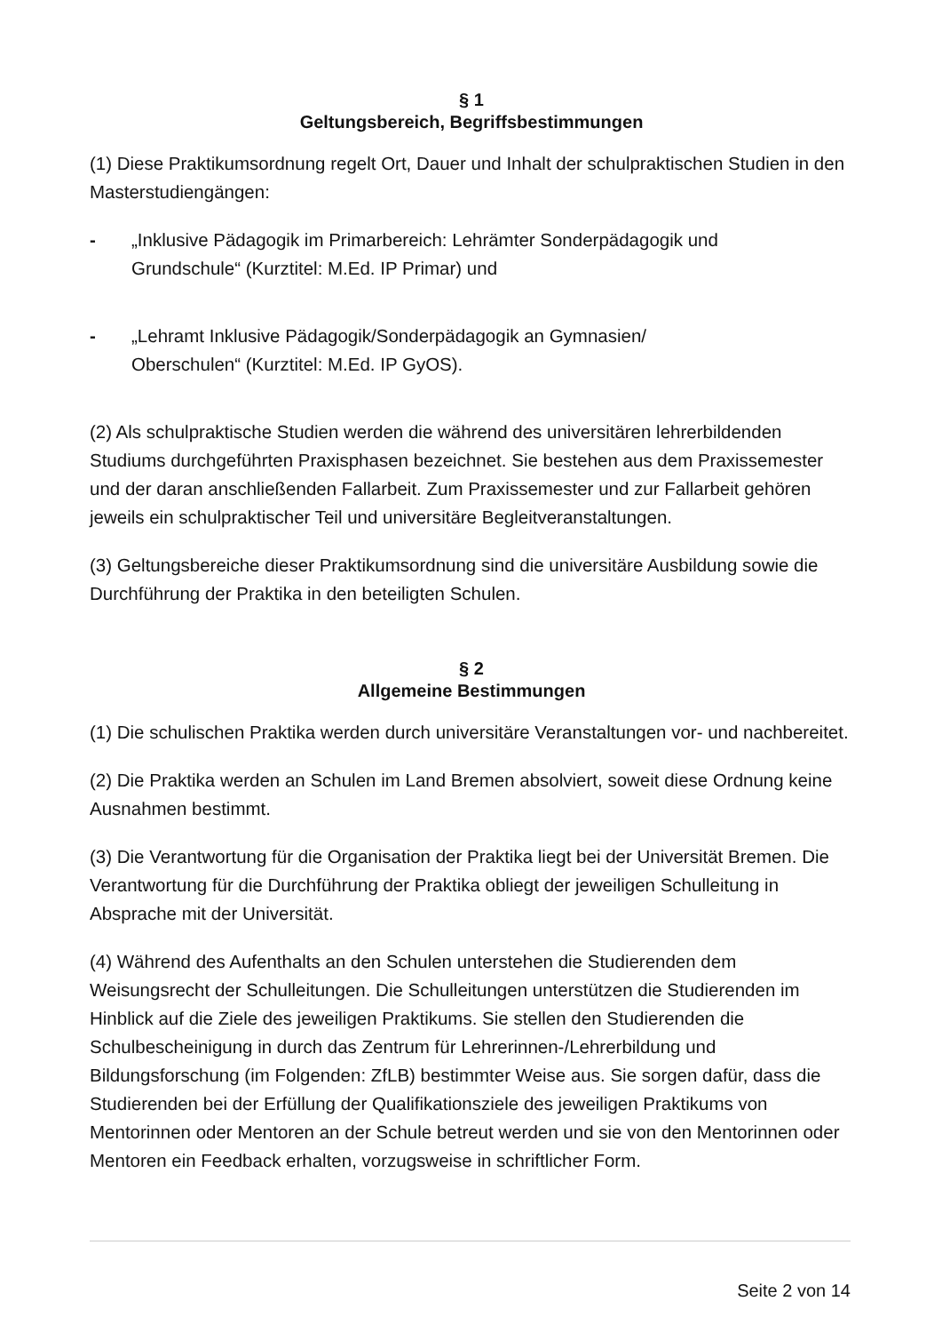§ 1
Geltungsbereich, Begriffsbestimmungen
(1) Diese Praktikumsordnung regelt Ort, Dauer und Inhalt der schulpraktischen Studien in den Masterstudiengängen:
- „Inklusive Pädagogik im Primarbereich: Lehrämter Sonderpädagogik und
Grundschule“ (Kurztitel: M.Ed. IP Primar) und
- „Lehramt Inklusive Pädagogik/Sonderpädagogik an Gymnasien/
Oberschulen“ (Kurztitel: M.Ed. IP GyOS).
(2) Als schulpraktische Studien werden die während des universitären lehrerbildenden Studiums durchgeführten Praxisphasen bezeichnet. Sie bestehen aus dem Praxissemester und der daran anschließenden Fallarbeit. Zum Praxissemester und zur Fallarbeit gehören jeweils ein schulpraktischer Teil und universitäre Begleitveranstaltungen.
(3) Geltungsbereiche dieser Praktikumsordnung sind die universitäre Ausbildung sowie die Durchführung der Praktika in den beteiligten Schulen.
§ 2
Allgemeine Bestimmungen
(1) Die schulischen Praktika werden durch universitäre Veranstaltungen vor- und nachbereitet.
(2) Die Praktika werden an Schulen im Land Bremen absolviert, soweit diese Ordnung keine Ausnahmen bestimmt.
(3) Die Verantwortung für die Organisation der Praktika liegt bei der Universität Bremen. Die Verantwortung für die Durchführung der Praktika obliegt der jeweiligen Schulleitung in Absprache mit der Universität.
(4) Während des Aufenthalts an den Schulen unterstehen die Studierenden dem Weisungsrecht der Schulleitungen. Die Schulleitungen unterstützen die Studierenden im Hinblick auf die Ziele des jeweiligen Praktikums. Sie stellen den Studierenden die Schulbescheinigung in durch das Zentrum für Lehrerinnen-/Lehrerbildung und Bildungsforschung (im Folgenden: ZfLB) bestimmter Weise aus. Sie sorgen dafür, dass die Studierenden bei der Erfüllung der Qualifikationsziele des jeweiligen Praktikums von Mentorinnen oder Mentoren an der Schule betreut werden und sie von den Mentorinnen oder Mentoren ein Feedback erhalten, vorzugsweise in schriftlicher Form.
Seite 2 von 14